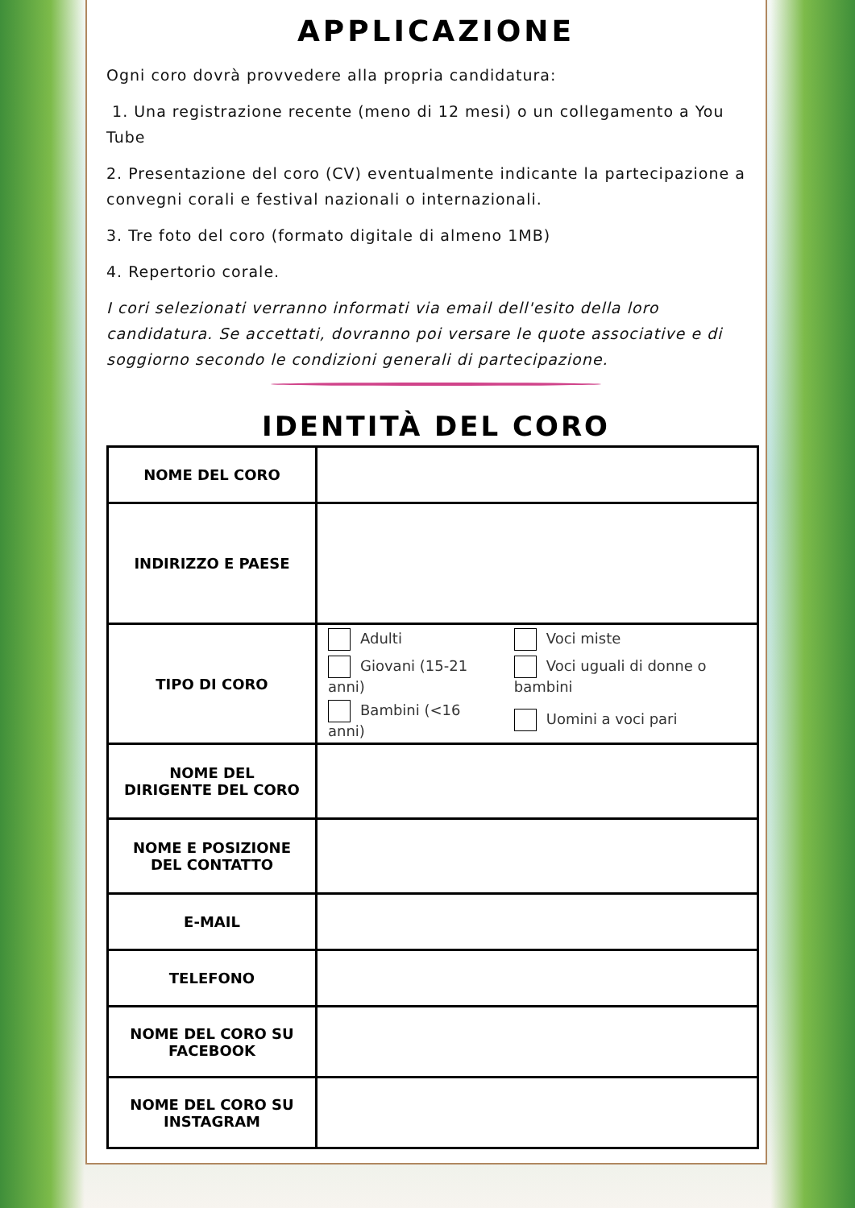APPLICAZIONE
Ogni coro dovrà provvedere alla propria candidatura:
1. Una registrazione recente (meno di 12 mesi) o un collegamento a You Tube
2. Presentazione del coro (CV) eventualmente indicante la partecipazione a convegni corali e festival nazionali o internazionali.
3. Tre foto del coro (formato digitale di almeno 1MB)
4. Repertorio corale.
I cori selezionati verranno informati via email dell'esito della loro candidatura. Se accettati, dovranno poi versare le quote associative e di soggiorno secondo le condizioni generali di partecipazione.
IDENTITÀ DEL CORO
| NOME DEL CORO | |
| INDIRIZZO E PAESE | |
| TIPO DI CORO | / Adulti / Voci miste / / Giovani (15-21 anni) / Voci uguali di donne o bambini / / Bambini (<16 anni) / Uomini a voci pari / |
| NOME DEL DIRIGENTE DEL CORO | |
| NOME E POSIZIONE DEL CONTATTO | |
| E-MAIL | |
| TELEFONO | |
| NOME DEL CORO SU FACEBOOK | |
| NOME DEL CORO SU INSTAGRAM | |